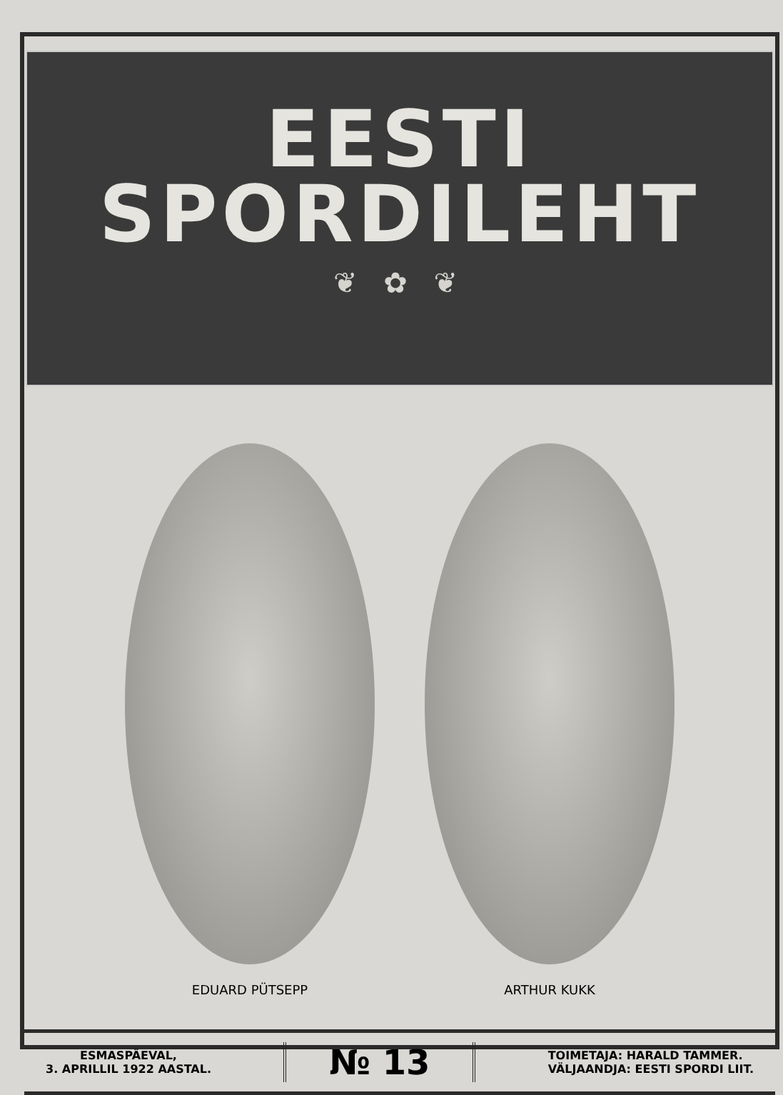EESTI
SPORDILEHT
❦ ✿ ❦
EDUARD PÜTSEPP ARTHUR KUKK
ESMASPÄEVAL,
3. APRILLIL 1922 AASTAL.
№ 13
TOIMETAJA: HARALD TAMMER.
VÄLJAANDJA: EESTI SPORDI LIIT.